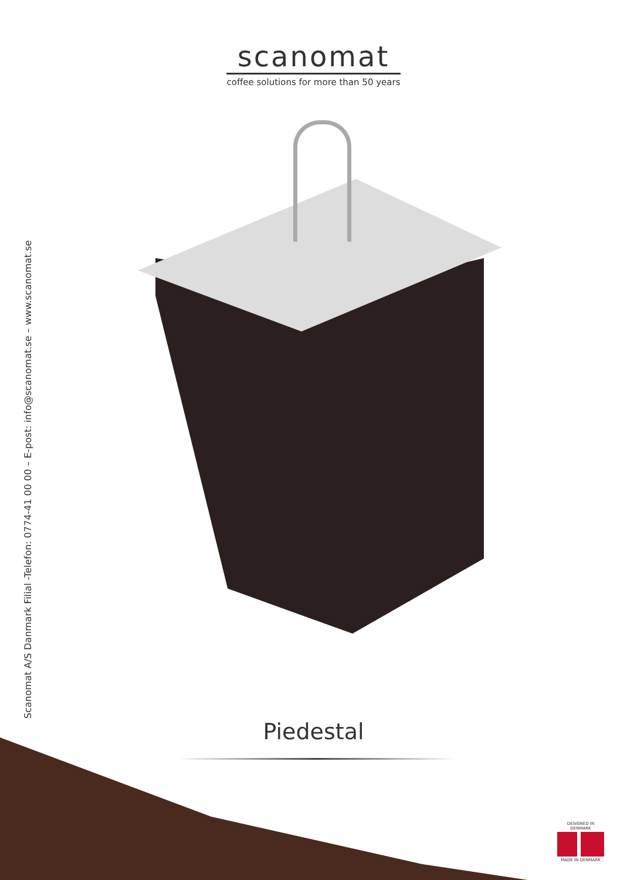scanomat
coffee solutions for more than 50 years
Scanomat A/S Danmark Filial -Telefon: 0774-41 00 00 – E-post: info@scanomat.se – www.scanomat.se
Piedestal
DESIGNED IN DENMARK
MADE IN DENMARK